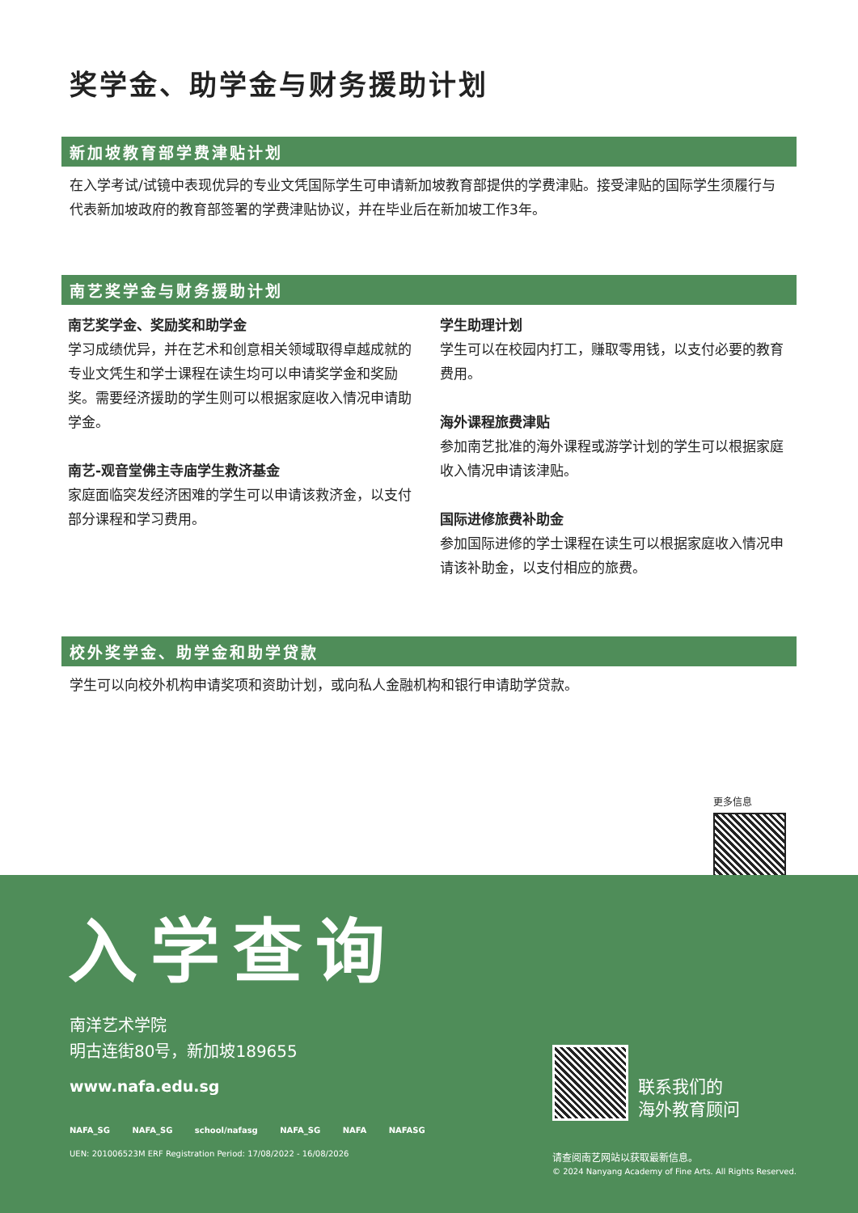奖学金、助学金与财务援助计划
新加坡教育部学费津贴计划
在入学考试/试镜中表现优异的专业文凭国际学生可申请新加坡教育部提供的学费津贴。接受津贴的国际学生须履行与代表新加坡政府的教育部签署的学费津贴协议，并在毕业后在新加坡工作3年。
南艺奖学金与财务援助计划
南艺奖学金、奖励奖和助学金
学习成绩优异，并在艺术和创意相关领域取得卓越成就的专业文凭生和学士课程在读生均可以申请奖学金和奖励奖。需要经济援助的学生则可以根据家庭收入情况申请助学金。
南艺-观音堂佛主寺庙学生救济基金
家庭面临突发经济困难的学生可以申请该救济金，以支付部分课程和学习费用。
学生助理计划
学生可以在校园内打工，赚取零用钱，以支付必要的教育费用。
海外课程旅费津贴
参加南艺批准的海外课程或游学计划的学生可以根据家庭收入情况申请该津贴。
国际进修旅费补助金
参加国际进修的学士课程在读生可以根据家庭收入情况申请该补助金，以支付相应的旅费。
校外奖学金、助学金和助学贷款
学生可以向校外机构申请奖项和资助计划，或向私人金融机构和银行申请助学贷款。
更多信息
入学查询
南洋艺术学院
明古连街80号，新加坡189655
www.nafa.edu.sg
NAFA_SG NAFA_SG school/nafasg NAFA_SG NAFA NAFASG
UEN: 201006523M ERF Registration Period: 17/08/2022 - 16/08/2026
联系我们的
海外教育顾问
请查阅南艺网站以获取最新信息。
© 2024 Nanyang Academy of Fine Arts. All Rights Reserved.